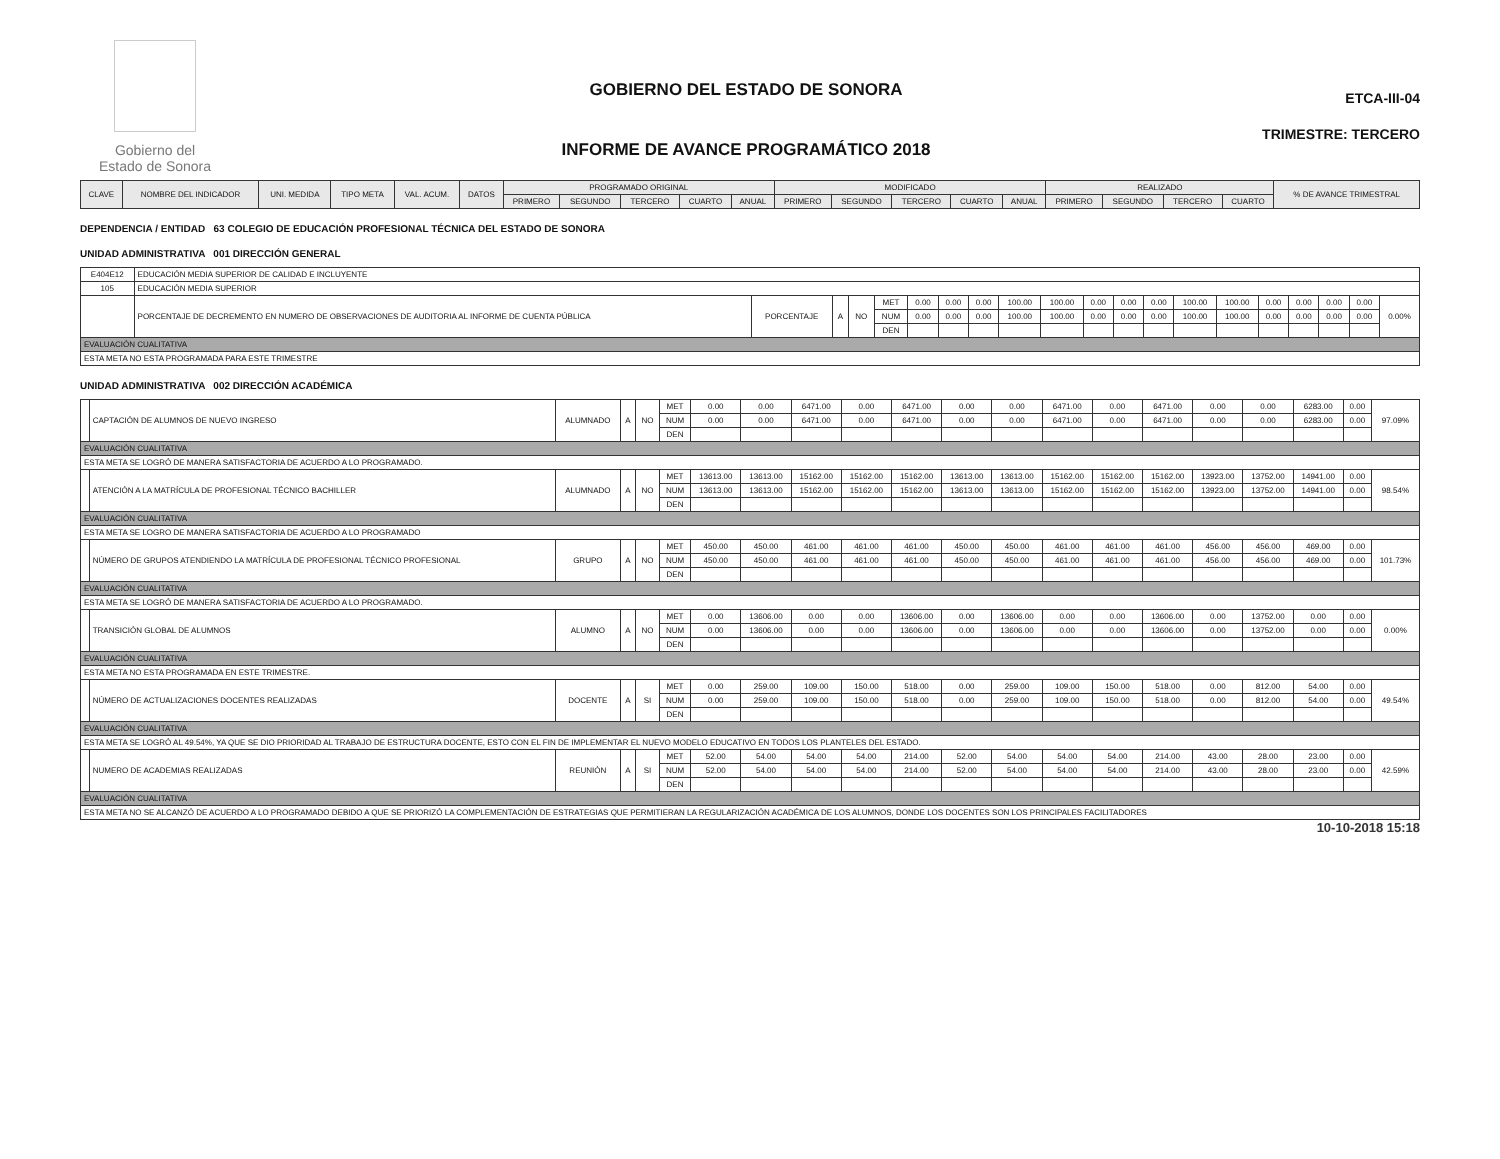Gobierno del
Estado de Sonora
GOBIERNO DEL ESTADO DE SONORA
INFORME DE AVANCE PROGRAMÁTICO 2018
ETCA-III-04
TRIMESTRE: TERCERO
| CLAVE | NOMBRE DEL INDICADOR | UNI. MEDIDA | TIPO META | VAL. ACUM. | DATOS | PROGRAMADO ORIGINAL | | | | | MODIFICADO | | | | | REALIZADO | | | | % DE AVANCE TRIMESTRAL |
| --- | --- | --- | --- | --- | --- | --- | --- | --- | --- | --- | --- | --- | --- | --- | --- | --- | --- | --- | --- | --- |
| | | | | | | PRIMERO | SEGUNDO | TERCERO | CUARTO | ANUAL | PRIMERO | SEGUNDO | TERCERO | CUARTO | ANUAL | PRIMERO | SEGUNDO | TERCERO | CUARTO | |
DEPENDENCIA / ENTIDAD 63 COLEGIO DE EDUCACIÓN PROFESIONAL TÉCNICA DEL ESTADO DE SONORA
UNIDAD ADMINISTRATIVA 001 DIRECCIÓN GENERAL
| E404E12 | EDUCACIÓN MEDIA SUPERIOR DE CALIDAD E INCLUYENTE | | | | | | | | | | | | | | | | | | | |
| 105 | EDUCACIÓN MEDIA SUPERIOR | | | | | | | | | | | | | | | | | | | |
| | PORCENTAJE DE DECREMENTO EN NUMERO DE OBSERVACIONES DE AUDITORIA AL INFORME DE CUENTA PÚBLICA | PORCENTAJE | A | NO | MET | 0.00 | 0.00 | 0.00 | 100.00 | 100.00 | 0.00 | 0.00 | 0.00 | 100.00 | 100.00 | 0.00 | 0.00 | 0.00 | 0.00 | 0.00% |
| | | | | | NUM | 0.00 | 0.00 | 0.00 | 100.00 | 100.00 | 0.00 | 0.00 | 0.00 | 100.00 | 100.00 | 0.00 | 0.00 | 0.00 | 0.00 | |
| | | | | | DEN | | | | | | | | | | | | | | | |
| EVALUACIÓN CUALITATIVA | | | | | | | | | | | | | | | | | | | | |
| ESTA META NO ESTA PROGRAMADA PARA ESTE TRIMESTRE | | | | | | | | | | | | | | | | | | | | |
UNIDAD ADMINISTRATIVA 002 DIRECCIÓN ACADÉMICA
| | CAPTACIÓN DE ALUMNOS DE NUEVO INGRESO | ALUMNADO | A | NO | MET | 0.00 | 0.00 | 6471.00 | 0.00 | 6471.00 | 0.00 | 0.00 | 6471.00 | 0.00 | 6471.00 | 0.00 | 0.00 | 6283.00 | 0.00 | 97.09% |
| | | | | | NUM | 0.00 | 0.00 | 6471.00 | 0.00 | 6471.00 | 0.00 | 0.00 | 6471.00 | 0.00 | 6471.00 | 0.00 | 0.00 | 6283.00 | 0.00 | |
| | | | | | DEN | | | | | | | | | | | | | | | |
| EVALUACIÓN CUALITATIVA | | | | | | | | | | | | | | | | | | | | |
| ESTA META SE LOGRÓ DE MANERA SATISFACTORIA DE ACUERDO A LO PROGRAMADO. | | | | | | | | | | | | | | | | | | | | |
| | ATENCIÓN A LA MATRÍCULA DE PROFESIONAL TÉCNICO BACHILLER | ALUMNADO | A | NO | MET | 13613.00 | 13613.00 | 15162.00 | 15162.00 | 15162.00 | 13613.00 | 13613.00 | 15162.00 | 15162.00 | 15162.00 | 13923.00 | 13752.00 | 14941.00 | 0.00 | 98.54% |
| | | | | | NUM | 13613.00 | 13613.00 | 15162.00 | 15162.00 | 15162.00 | 13613.00 | 13613.00 | 15162.00 | 15162.00 | 15162.00 | 13923.00 | 13752.00 | 14941.00 | 0.00 | |
| | | | | | DEN | | | | | | | | | | | | | | | |
| EVALUACIÓN CUALITATIVA | | | | | | | | | | | | | | | | | | | | |
| ESTA META SE LOGRO DE MANERA SATISFACTORIA DE ACUERDO A LO PROGRAMADO | | | | | | | | | | | | | | | | | | | | |
| | NÚMERO DE GRUPOS ATENDIENDO LA MATRÍCULA DE PROFESIONAL TÉCNICO PROFESIONAL | GRUPO | A | NO | MET | 450.00 | 450.00 | 461.00 | 461.00 | 461.00 | 450.00 | 450.00 | 461.00 | 461.00 | 461.00 | 456.00 | 456.00 | 469.00 | 0.00 | 101.73% |
| | | | | | NUM | 450.00 | 450.00 | 461.00 | 461.00 | 461.00 | 450.00 | 450.00 | 461.00 | 461.00 | 461.00 | 456.00 | 456.00 | 469.00 | 0.00 | |
| | | | | | DEN | | | | | | | | | | | | | | | |
| EVALUACIÓN CUALITATIVA | | | | | | | | | | | | | | | | | | | | |
| ESTA META SE LOGRÓ DE MANERA SATISFACTORIA DE ACUERDO A LO PROGRAMADO. | | | | | | | | | | | | | | | | | | | | |
| | TRANSICIÓN GLOBAL DE ALUMNOS | ALUMNO | A | NO | MET | 0.00 | 13606.00 | 0.00 | 0.00 | 13606.00 | 0.00 | 13606.00 | 0.00 | 0.00 | 13606.00 | 0.00 | 13752.00 | 0.00 | 0.00 | 0.00% |
| | | | | | NUM | 0.00 | 13606.00 | 0.00 | 0.00 | 13606.00 | 0.00 | 13606.00 | 0.00 | 0.00 | 13606.00 | 0.00 | 13752.00 | 0.00 | 0.00 | |
| | | | | | DEN | | | | | | | | | | | | | | | |
| EVALUACIÓN CUALITATIVA | | | | | | | | | | | | | | | | | | | | |
| ESTA META NO ESTA PROGRAMADA EN ESTE TRIMESTRE. | | | | | | | | | | | | | | | | | | | | |
| | NÚMERO DE ACTUALIZACIONES DOCENTES REALIZADAS | DOCENTE | A | SI | MET | 0.00 | 259.00 | 109.00 | 150.00 | 518.00 | 0.00 | 259.00 | 109.00 | 150.00 | 518.00 | 0.00 | 812.00 | 54.00 | 0.00 | 49.54% |
| | | | | | NUM | 0.00 | 259.00 | 109.00 | 150.00 | 518.00 | 0.00 | 259.00 | 109.00 | 150.00 | 518.00 | 0.00 | 812.00 | 54.00 | 0.00 | |
| | | | | | DEN | | | | | | | | | | | | | | | |
| EVALUACIÓN CUALITATIVA | | | | | | | | | | | | | | | | | | | | |
| ESTA META SE LOGRÓ AL 49.54%, YA QUE SE DIO PRIORIDAD AL TRABAJO DE ESTRUCTURA DOCENTE, ESTO CON EL FIN DE IMPLEMENTAR EL NUEVO MODELO EDUCATIVO EN TODOS LOS PLANTELES DEL ESTADO. | | | | | | | | | | | | | | | | | | | | |
| | NUMERO DE ACADEMIAS REALIZADAS | REUNIÓN | A | SI | MET | 52.00 | 54.00 | 54.00 | 54.00 | 214.00 | 52.00 | 54.00 | 54.00 | 54.00 | 214.00 | 43.00 | 28.00 | 23.00 | 0.00 | 42.59% |
| | | | | | NUM | 52.00 | 54.00 | 54.00 | 54.00 | 214.00 | 52.00 | 54.00 | 54.00 | 54.00 | 214.00 | 43.00 | 28.00 | 23.00 | 0.00 | |
| | | | | | DEN | | | | | | | | | | | | | | | |
| EVALUACIÓN CUALITATIVA | | | | | | | | | | | | | | | | | | | | |
| ESTA META NO SE ALCANZÓ DE ACUERDO A LO PROGRAMADO DEBIDO A QUE SE PRIORIZÓ LA COMPLEMENTACIÓN DE ESTRATEGIAS QUE PERMITIERAN LA REGULARIZACIÓN ACADÉMICA DE LOS ALUMNOS, DONDE LOS DOCENTES SON LOS PRINCIPALES FACILITADORES | | | | | | | | | | | | | | | | | | | | |
10-10-2018 15:18